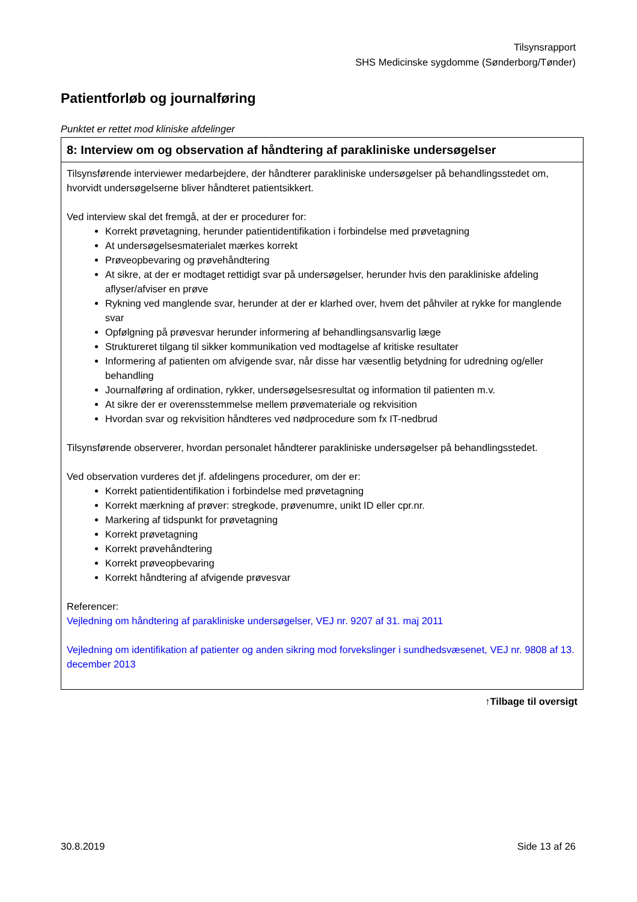Tilsynsrapport
SHS Medicinske sygdomme (Sønderborg/Tønder)
Patientforløb og journalføring
Punktet er rettet mod kliniske afdelinger
| 8: Interview om og observation af håndtering af parakliniske undersøgelser |
| --- |
| Tilsynsførende interviewer medarbejdere, der håndterer parakliniske undersøgelser på behandlingsstedet om, hvorvidt undersøgelserne bliver håndteret patientsikkert. Ved interview skal det fremgå, at der er procedurer for: Korrekt prøvetagning, herunder patientidentifikation i forbindelse med prøvetagning At undersøgelsesmaterialet mærkes korrekt Prøveopbevaring og prøvehåndtering At sikre, at der er modtaget rettidigt svar på undersøgelser, herunder hvis den parakliniske afdeling aflyser/afviser en prøve Rykning ved manglende svar, herunder at der er klarhed over, hvem det påhviler at rykke for manglende svar Opfølgning på prøvesvar herunder informering af behandlingsansvarlig læge Struktureret tilgang til sikker kommunikation ved modtagelse af kritiske resultater Informering af patienten om afvigende svar, når disse har væsentlig betydning for udredning og/eller behandling Journalføring af ordination, rykker, undersøgelsesresultat og information til patienten m.v. At sikre der er overensstemmelse mellem prøvemateriale og rekvisition Hvordan svar og rekvisition håndteres ved nødprocedure som fx IT-nedbrud Tilsynsførende observerer, hvordan personalet håndterer parakliniske undersøgelser på behandlingsstedet. Ved observation vurderes det jf. afdelingens procedurer, om der er: Korrekt patientidentifikation i forbindelse med prøvetagning Korrekt mærkning af prøver: stregkode, prøvenumre, unikt ID eller cpr.nr. Markering af tidspunkt for prøvetagning Korrekt prøvetagning Korrekt prøvehåndtering Korrekt prøveopbevaring Korrekt håndtering af afvigende prøvesvar Referencer: Vejledning om håndtering af parakliniske undersøgelser, VEJ nr. 9207 af 31. maj 2011 Vejledning om identifikation af patienter og anden sikring mod forvekslinger i sundhedsvæsenet, VEJ nr. 9808 af 13. december 2013 |
↑Tilbage til oversigt
30.8.2019 Side 13 af 26